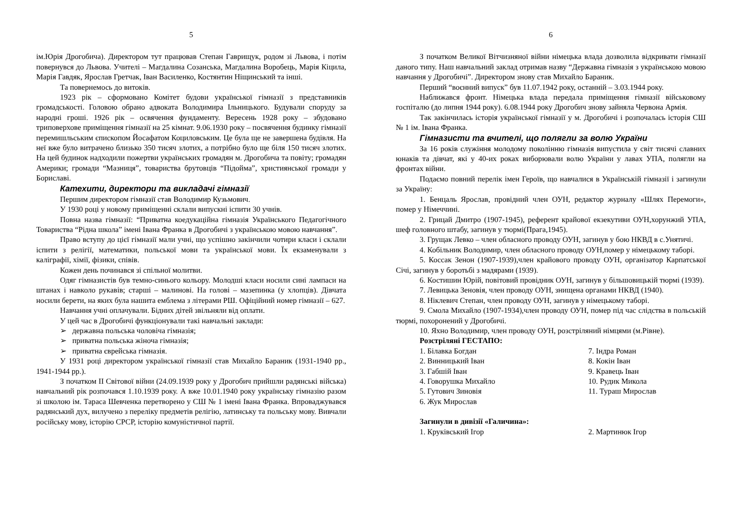5
ім.Юрія Дрогобича). Директором тут працював Степан Гаврищук, родом зі Львова, і потім повернувся до Львова. Учителі – Магдалина Созанська, Магдалина Воробець, Марія Кіцила, Марія Гавдяк, Ярослав Гретчак, Іван Василенко, Костянтин Ніщинський та інші.
Та повернемось до витоків.
1923 рік – сформовано Комітет будови української гімназії з представників громадськості. Головою обрано адвоката Володимира Ільницького. Будували споруду за народні гроші. 1926 рік – освячення фундаменту. Вересень 1928 року – збудовано триповерхове приміщення гімназії на 25 кімнат. 9.06.1930 року – посвячення будинку гімназії перемишльським єпископом Йосафатом Коциловським. Це була ще не завершена будівля. На неї вже було витрачено близько 350 тисяч злотих, а потрібно було ще біля 150 тисяч злотих. На цей будинок надходили пожертви українських громадян м. Дрогобича та повіту; громадян Америки; громади “Мазниця”, товариства брутовців “Підойма”, християнської громади у Бориславі.
Катехити, директори та викладачі гімназії
Першим директором гімназії став Володимир Кузьмович.
У 1930 році у новому приміщенні склали випускні іспити 30 учнів.
Повна назва гімназії: “Приватна коедукаційна гімназія Українського Педагогічного Товариства “Рідна школа” імені Івана Франка в Дрогобичі з українською мовою навчання”.
Право вступу до цієї гімназії мали учні, що успішно закінчили чотири класи і склали іспити з релігії, математики, польської мови та української мови. Їх екзаменували з каліграфії, хімії, фізики, співів.
Кожен день починався зі спільної молитви.
Одяг гімназистів був темно-синього кольору. Молодші класи носили сині лампаси на штанах і навколо рукавів; старші – малинові. На голові – мазепинка (у хлопців). Дівчата носили берети, на яких була нашита емблема з літерами РШ. Офіційний номер гімназії – 627.
Навчання учні оплачували. Бідних дітей звільняли від оплати.
У цей час в Дрогобичі функціонували такі навчальні заклади:
➢ державна польська чоловіча гімназія;
➢ приватна польська жіноча гімназія;
➢ приватна єврейська гімназія.
У 1931 році директором української гімназії став Михайло Бараник (1931-1940 рр., 1941-1944 рр.).
З початком II Світової війни (24.09.1939 року у Дрогобич прийшли радянські війська) навчальний рік розпочався 1.10.1939 року. А вже 10.01.1940 року українську гімназію разом зі школою ім. Тараса Шевченка перетворено у СШ № 1 імені Івана Франка. Впроваджувався радянський дух, вилучено з переліку предметів релігію, латинську та польську мову. Вивчали російську мову, історію СРСР, історію комуністичної партії.
6
З початком Великої Вітчизняної війни німецька влада дозволила відкривати гімназії даного типу. Наш навчальний заклад отримав назву “Державна гімназія з українською мовою навчання у Дрогобичі”. Директором знову став Михайло Бараник.
Перший “воєнний випуск” був 11.07.1942 року, останній – 3.03.1944 року.
Наближався фронт. Німецька влада передала приміщення гімназії військовому госпіталю (до липня 1944 року). 6.08.1944 року Дрогобич знову зайняла Червона Армія.
Так закінчилась історія української гімназії у м. Дрогобичі і розпочалась історія СШ № 1 ім. Івана Франка.
Гімназисти та вчителі, що полягли за волю України
За 16 років служіння молодому поколінню гімназія випустила у світ тисячі славних юнаків та дівчат, які у 40-их роках виборювали волю України у лавах УПА, полягли на фронтах війни.
Подаємо повний перелік імен Героїв, що навчалися в Українській гімназії і загинули за Україну:
1. Бенцаль Ярослав, провідний член ОУН, редактор журналу «Шлях Перемоги», помер у Німеччині.
2. Грицай Дмитро (1907-1945), референт крайової екзекутиви ОУН,хорунжий УПА, шеф головного штабу, загинув у тюрмі(Прага,1945).
3. Грущак Левко – член обласного проводу ОУН, загинув у бою НКВД в с.Унятичі.
4. Кобільник Володимир, член обласного проводу ОУН,помер у німецькому таборі.
5. Коссак Зенон (1907-1939),член крайового проводу ОУН, організатор Карпатської Січі, загинув у боротьбі з мадярами (1939).
6. Костишин Юрій, повітовий провідник ОУН, загинув у більшовицькій тюрмі (1939).
7. Левицька Зеновія, член проводу ОУН, знищена органами НКВД (1940).
8. Ніклевич Степан, член проводу ОУН, загинув у німецькому таборі.
9. Смола Михайло (1907-1934),член проводу ОУН, помер під час слідства в польській тюрмі, похоронений у Дрогобичі.
10. Яхно Володимир, член проводу ОУН, розстріляний німцями (м.Рівне).
Розстріляні ГЕСТАПО:
1. Білавка Богдан
7. Індра Роман
2. Винницький Іван
8. Кокін Іван
3. Габшій Іван
9. Кравець Іван
4. Говорушка Михайло
10. Рудик Микола
5. Гутович Зиновія
11. Тураш Мирослав
6. Жук Мирослав
Загинули в дивізії «Галичина»:
1. Круківський Ігор
2. Мартинюк Ігор